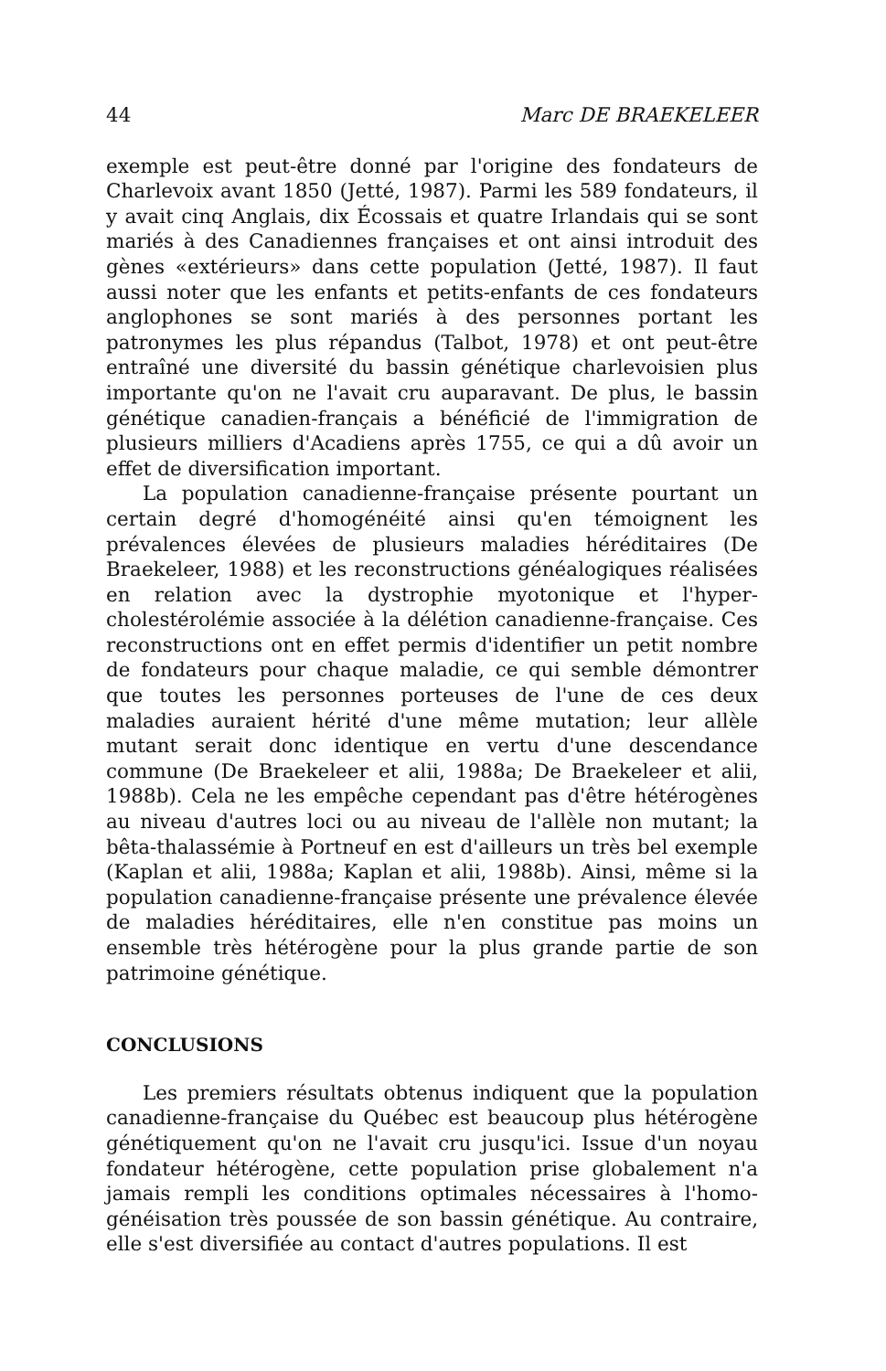44 Marc DE BRAEKELEER
exemple est peut-être donné par l'origine des fondateurs de Charlevoix avant 1850 (Jetté, 1987). Parmi les 589 fondateurs, il y avait cinq Anglais, dix Écossais et quatre Irlandais qui se sont mariés à des Canadiennes françaises et ont ainsi introduit des gènes «extérieurs» dans cette population (Jetté, 1987). Il faut aussi noter que les enfants et petits-enfants de ces fondateurs anglophones se sont mariés à des personnes portant les patronymes les plus répandus (Talbot, 1978) et ont peut-être entraîné une diversité du bassin génétique charlevoisien plus importante qu'on ne l'avait cru auparavant. De plus, le bassin génétique canadien-français a bénéficié de l'immigration de plusieurs milliers d'Acadiens après 1755, ce qui a dû avoir un effet de diversification important.
La population canadienne-française présente pourtant un certain degré d'homogénéité ainsi qu'en témoignent les prévalences élevées de plusieurs maladies héréditaires (De Braekeleer, 1988) et les reconstructions généalogiques réalisées en relation avec la dystrophie myotonique et l'hyper-cholestérolémie associée à la délétion canadienne-française. Ces reconstructions ont en effet permis d'identifier un petit nombre de fondateurs pour chaque maladie, ce qui semble démontrer que toutes les personnes porteuses de l'une de ces deux maladies auraient hérité d'une même mutation; leur allèle mutant serait donc identique en vertu d'une descendance commune (De Braekeleer et alii, 1988a; De Braekeleer et alii, 1988b). Cela ne les empêche cependant pas d'être hétérogènes au niveau d'autres loci ou au niveau de l'allèle non mutant; la bêta-thalassémie à Portneuf en est d'ailleurs un très bel exemple (Kaplan et alii, 1988a; Kaplan et alii, 1988b). Ainsi, même si la population canadienne-française présente une prévalence élevée de maladies héréditaires, elle n'en constitue pas moins un ensemble très hétérogène pour la plus grande partie de son patrimoine génétique.
CONCLUSIONS
Les premiers résultats obtenus indiquent que la population canadienne-française du Québec est beaucoup plus hétérogène génétiquement qu'on ne l'avait cru jusqu'ici. Issue d'un noyau fondateur hétérogène, cette population prise globalement n'a jamais rempli les conditions optimales nécessaires à l'homo-généisation très poussée de son bassin génétique. Au contraire, elle s'est diversifiée au contact d'autres populations. Il est